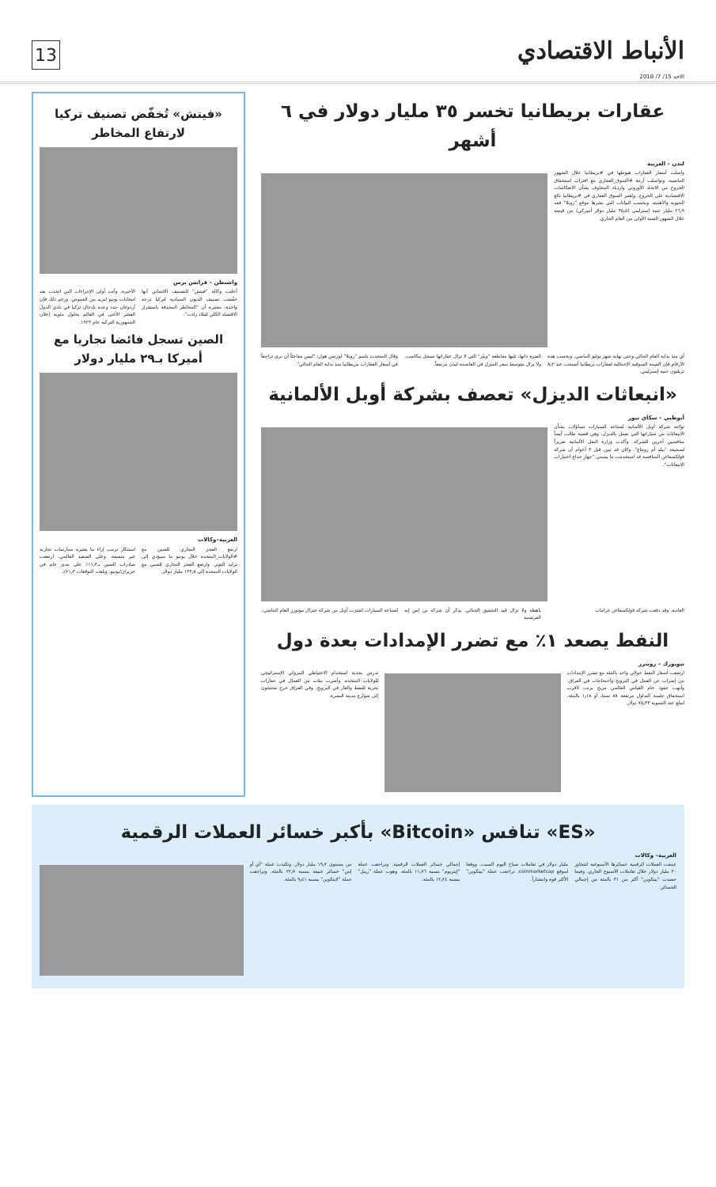الأنباط الاقتصادي
13
الاحد 15/ 7/ 2018
عقارات بريطانيا تخسر ٣٥ مليار دولار في ٦ أشهر
لندن – العربية
واصلت أسعار العقارات هبوطها في #بريطانيا خلال الشهور الماضية، وتواصلت أزمة #السوق_العقاري مع اقتراب استحقاق الخروج من الاتحاد الأوروبي وازدياد المخاوف بشأن الانعكاسات الاقتصادية على الخروج. ويُعتبر السوق العقاري في #بريطانيا بالغ الحيوية والأهمية. وبحسب البيانات التي نشرها موقع "زوبلا" فقد ٢٦٫٩ مليار جنيه إسترليني (٣٥٫٥ مليار دولار أميركي) من قيمته خلال الشهور الستة الأولى من العام الجاري.
أي منذ بداية العام الحالي وحتى نهاية شهر يوليو الماضي. وبحسب هذه الأرقام فإن القيمة السوقية الإجمالية لعقارات بريطانيا أصبحت عند ٨٫٢ تريليون جنيه إسترليني.
الفترة ذاتها، تليها مقاطعة "ويلز" التي لا تزال عقاراتها تسجل مكاسب. ولا يزال متوسط سعر المنزل في العاصمة لندن مرتفعاً.
وقال المتحدث باسم "زوبلا" لورنس هول: "ليس مفاجئاً أن نرى تراجعاً في أسعار العقارات ببريطانيا منذ بداية العام الحالي".
«انبعاثات الديزل» تعصف بشركة أوبل الألمانية
أبوظبي – سكاي نيوز
تواجه شركة أوبل الألمانية لصناعة السيارات تساؤلات بشأن الانبعاثات من سياراتها التي تعمل بالديزل، وهي قضية طالت أيضاً منافسين آخرين للشركة. وأكدت وزارة النقل الألمانية تقريراً لصحيفة "بيلد أم زونتاغ". وكان قد تبين قبل ٣ أعوام أن شركة فولكسفاغن المنافسة قد استخدمت ما يسمى "جهاز خداع اختبارات الانبعاثات".
العادية. وقد دفعت شركة فولكسفاغن غرامات
باهظة ولا تزال قيد التحقيق الجنائي. يذكر أن شركة بي إس إيه الفرنسية
لصناعة السيارات اشترت أوبل من شركة جنرال موتورز العام الماضي.
النفط يصعد ١٪ مع تضرر الإمدادات بعدة دول
نيويورك – رويترز
ارتفعت أسعار النفط حوالي واحد بالمئة مع تضرر الإمدادات من إضراب عن العمل في النرويج واحتجاجات في العراق. وأنهت عقود خام القياس العالمي مزيج برنت لأقرب استحقاق جلسة التداول مرتفعة ٨٨ سنتا، أو ١٫١٨ بالمئة، لتبلغ عند التسوية ٧٥٫٣٣ دولار.
تدرس بجدية استخدام الاحتياطي البترولي الإستراتيجي للولايات المتحدة. وأضرب مئات من العمال في حفارات بحرية للنفط والغاز في النرويج. وفي العراق خرج محتجون إلى شوارع مدينة البصرة.
«فيتش» تُخفّض تصنيف تركيا لارتفاع المخاطر
واشنطن – فرانس برس
أعلنت وكالة "فيتش" للتصنيف الائتماني أنها خفّضت تصنيف الديون السيادية لتركيا درجة واحدة، معتبرة أن "المخاطر المحدقة باستقرار الاقتصاد الكلي للبلاد زادت".
الأخيرة، وأتت أولى الإجراءات التي اتخذت بعد انتخابات يونيو لتزيد من الغموض. ورغم ذلك فإن أردوغان جدد وعده بإدخال تركيا في نادي الدول العشر الأغنى في العالم بحلول مئوية إعلان الجمهورية التركية عام ١٩٢٣.
الصين تسجل فائضا تجاريا مع أميركا بـ٢٩ مليار دولار
العربية–وكالات
ارتفع العجز التجاري للصين مع #الولايات_المتحدة خلال يونيو ما سيؤدي إلى تزايد التوتر. وارتفع العجز التجاري للصين مع الولايات المتحدة إلى ١٣٣٫٨ مليار دولار.
استنكار ترمب إزاء ما يعتبره ممارسات تجارية غير منصفة. وعلى الصعيد العالمي، ارتفعت صادرات الصين بـ١١٫٣٪ على مدى عام في حزيران/يونيو. وبلغت التوقعات ٢١٫٣٪.
«ES» تنافس «Bitcoin» بأكبر خسائر العملات الرقمية
العربية– وكالات
عمقت العملات الرقمية خسائرها الأسبوعية لتتجاوز ٣٠ مليار دولار خلال تعاملات الأسبوع الجاري. وفيما حصدت "بيتكوين" أكثر من ٣١ بالمئة من إجمالي الخسائر.
مليار دولار في تعاملات صباح اليوم السبت. ووفقا لموقع coinmarketcap، تراجعت عملة "بيتكوين" الأكثر قوة وانتشاراً.
إجمالي خسائر العملات الرقمية. وتراجعت عملة "إيثريوم" بنسبة ١١٫٧٦ بالمئة. وهوت عملة "ريبل" بنسبة ١٢٫٢٤ بالمئة.
من مستوى ١٩٫٢ مليار دولار. وتكبدت عملة "أي أو إس" خسائر عنيفة بنسبة ٢٢٫٧ بالمئة. وتراجعت عملة "لايتكوين" بنسبة ٩٫٤١ بالمئة.